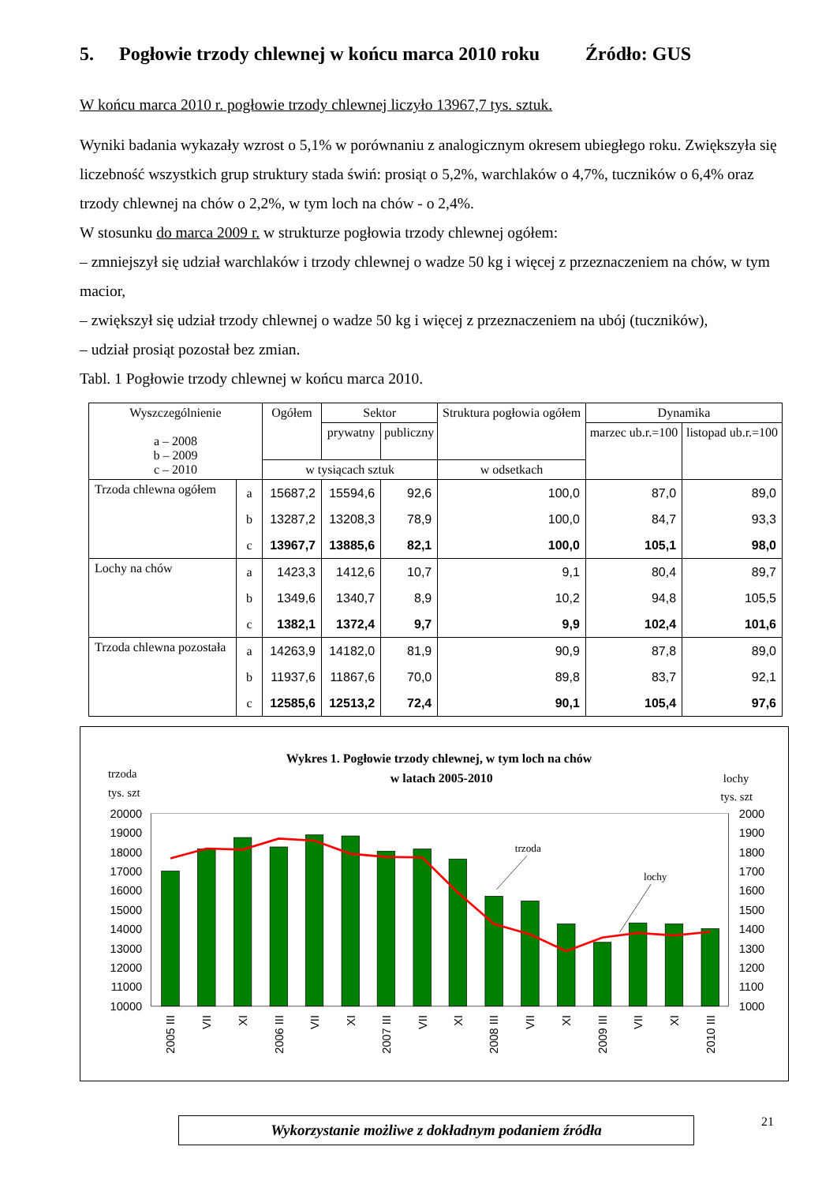5. Pogłowie trzody chlewnej w końcu marca 2010 roku Źródło: GUS
W końcu marca 2010 r. pogłowie trzody chlewnej liczyło 13967,7 tys. sztuk.
Wyniki badania wykazały wzrost o 5,1% w porównaniu z analogicznym okresem ubiegłego roku. Zwiększyła się liczebność wszystkich grup struktury stada świń: prosiąt o 5,2%, warchlaków o 4,7%, tuczników o 6,4% oraz trzody chlewnej na chów o 2,2%, w tym loch na chów - o 2,4%.
W stosunku do marca 2009 r. w strukturze pogłowia trzody chlewnej ogółem:
– zmniejszył się udział warchlaków i trzody chlewnej o wadze 50 kg i więcej z przeznaczeniem na chów, w tym macior,
– zwiększył się udział trzody chlewnej o wadze 50 kg i więcej z przeznaczeniem na ubój (tuczników),
– udział prosiąt pozostał bez zmian.
Tabl. 1 Pogłowie trzody chlewnej w końcu marca 2010.
| Wyszczególnienie a – 2008 b – 2009 c – 2010 | | Ogółem | Sektor | | Struktura pogłowia ogółem | Dynamika | |
| --- | --- | --- | --- | --- | --- | --- | --- |
| | | | prywatny | publiczny | | marzec ub.r.=100 | listopad ub.r.=100 |
| | | w tysiącach sztuk | | | w odsetkach | | |
| Trzoda chlewna ogółem | a | 15687,2 | 15594,6 | 92,6 | 100,0 | 87,0 | 89,0 |
| | b | 13287,2 | 13208,3 | 78,9 | 100,0 | 84,7 | 93,3 |
| | c | 13967,7 | 13885,6 | 82,1 | 100,0 | 105,1 | 98,0 |
| Lochy na chów | a | 1423,3 | 1412,6 | 10,7 | 9,1 | 80,4 | 89,7 |
| | b | 1349,6 | 1340,7 | 8,9 | 10,2 | 94,8 | 105,5 |
| | c | 1382,1 | 1372,4 | 9,7 | 9,9 | 102,4 | 101,6 |
| Trzoda chlewna pozostała | a | 14263,9 | 14182,0 | 81,9 | 90,9 | 87,8 | 89,0 |
| | b | 11937,6 | 11867,6 | 70,0 | 89,8 | 83,7 | 92,1 |
| | c | 12585,6 | 12513,2 | 72,4 | 90,1 | 105,4 | 97,6 |
Wykres 1. Pogłowie trzody chlewnej, w tym loch na chów
w latach 2005-2010
trzoda
tys. szt
lochy
tys. szt
trzoda
lochy
20000
19000
18000
17000
16000
15000
14000
13000
12000
11000
10000
2000
1900
1800
1700
1600
1500
1400
1300
1200
1100
1000
2005 III
VII
XI
2006 III
VII
XI
2007 III
VII
XI
2008 III
VII
XI
2009 III
VII
XI
2010 III
Wykorzystanie możliwe z dokładnym podaniem źródła 21